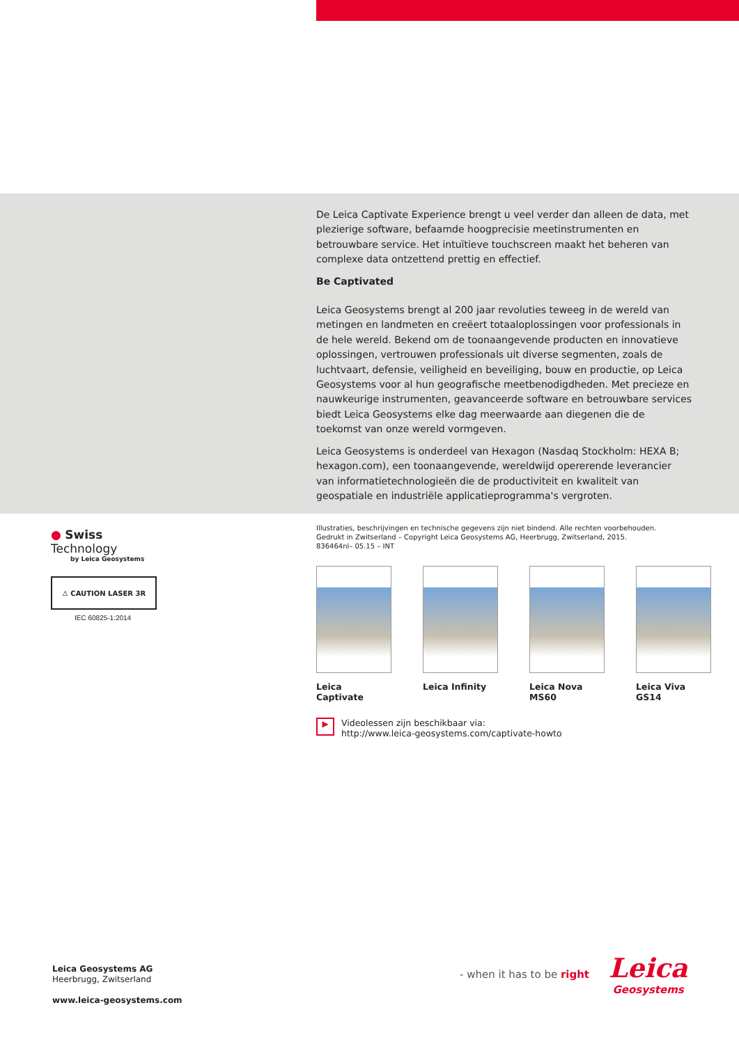De Leica Captivate Experience brengt u veel verder dan alleen de data, met plezierige software, befaamde hoogprecisie meetinstrumenten en betrouwbare service. Het intuïtieve touchscreen maakt het beheren van complexe data ontzettend prettig en effectief.
Be Captivated
Leica Geosystems brengt al 200 jaar revoluties teweeg in de wereld van metingen en landmeten en creëert totaaloplossingen voor professionals in de hele wereld. Bekend om de toonaangevende producten en innovatieve oplossingen, vertrouwen professionals uit diverse segmenten, zoals de luchtvaart, defensie, veiligheid en beveiliging, bouw en productie, op Leica Geosystems voor al hun geografische meetbenodigdheden. Met precieze en nauwkeurige instrumenten, geavanceerde software en betrouwbare services biedt Leica Geosystems elke dag meerwaarde aan diegenen die de toekomst van onze wereld vormgeven.
Leica Geosystems is onderdeel van Hexagon (Nasdaq Stockholm: HEXA B; hexagon.com), een toonaangevende, wereldwijd opererende leverancier van informatietechnologieën die de productiviteit en kwaliteit van geospatiale en industriële applicatieprogramma's vergroten.
● Swiss Technology
by Leica Geosystems
⚠ CAUTION LASER 3R
IEC 60825-1:2014
Illustraties, beschrijvingen en technische gegevens zijn niet bindend. Alle rechten voorbehouden.
Gedrukt in Zwitserland – Copyright Leica Geosystems AG, Heerbrugg, Zwitserland, 2015.
836464nl– 05.15 – INT
Leica Captivate Leica Infinity Leica Nova MS60 Leica Viva GS14
▶
Videolessen zijn beschikbaar via:
http://www.leica-geosystems.com/captivate-howto
Leica Geosystems AG
Heerbrugg, Zwitserland
www.leica-geosystems.com
- when it has to be right
Leica
Geosystems